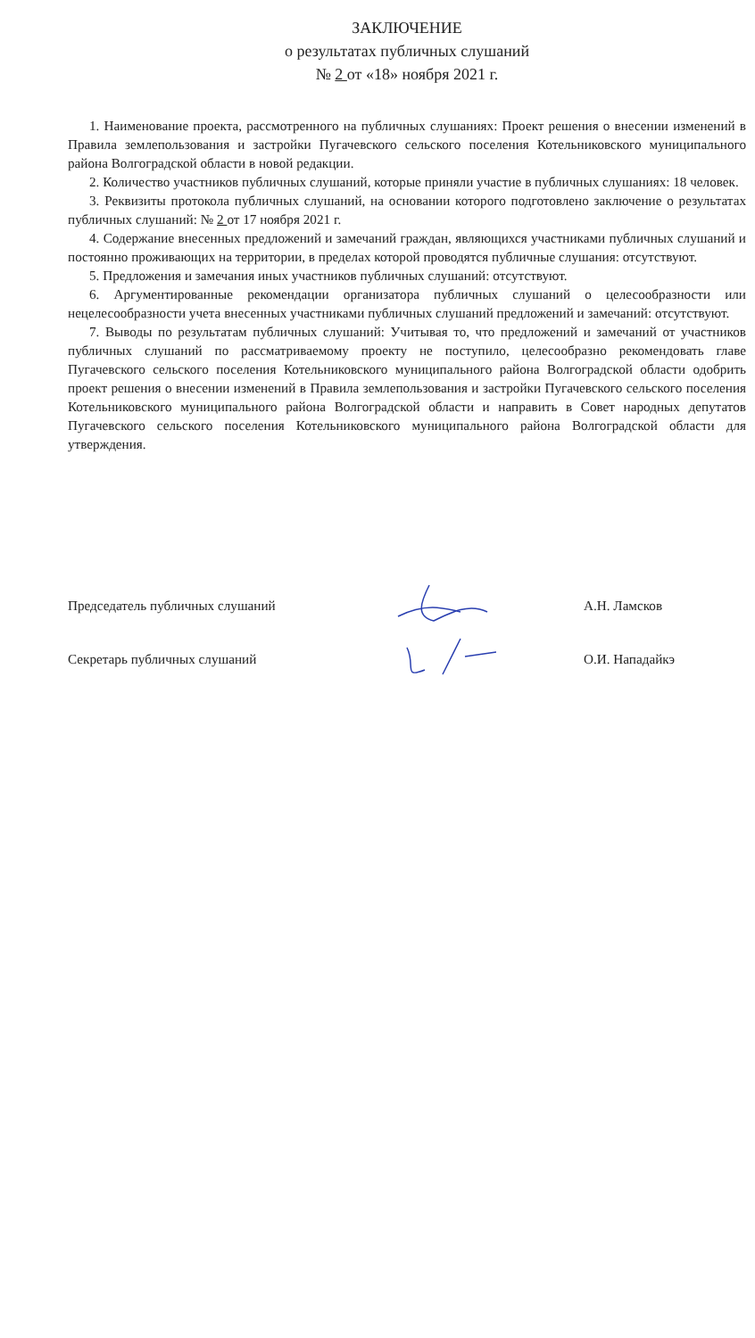ЗАКЛЮЧЕНИЕ
о результатах публичных слушаний
№ 2 от «18» ноября 2021 г.
1. Наименование проекта, рассмотренного на публичных слушаниях: Проект решения о внесении изменений в Правила землепользования и застройки Пугачевского сельского поселения Котельниковского муниципального района Волгоградской области в новой редакции.
2. Количество участников публичных слушаний, которые приняли участие в публичных слушаниях: 18 человек.
3. Реквизиты протокола публичных слушаний, на основании которого подготовлено заключение о результатах публичных слушаний: № 2 от 17 ноября 2021 г.
4. Содержание внесенных предложений и замечаний граждан, являющихся участниками публичных слушаний и постоянно проживающих на территории, в пределах которой проводятся публичные слушания: отсутствуют.
5. Предложения и замечания иных участников публичных слушаний: отсутствуют.
6. Аргументированные рекомендации организатора публичных слушаний о целесообразности или нецелесообразности учета внесенных участниками публичных слушаний предложений и замечаний: отсутствуют.
7. Выводы по результатам публичных слушаний: Учитывая то, что предложений и замечаний от участников публичных слушаний по рассматриваемому проекту не поступило, целесообразно рекомендовать главе Пугачевского сельского поселения Котельниковского муниципального района Волгоградской области одобрить проект решения о внесении изменений в Правила землепользования и застройки Пугачевского сельского поселения Котельниковского муниципального района Волгоградской области и направить в Совет народных депутатов Пугачевского сельского поселения Котельниковского муниципального района Волгоградской области для утверждения.
Председатель публичных слушаний А.Н. Ламсков
Секретарь публичных слушаний О.И. Нападайкэ